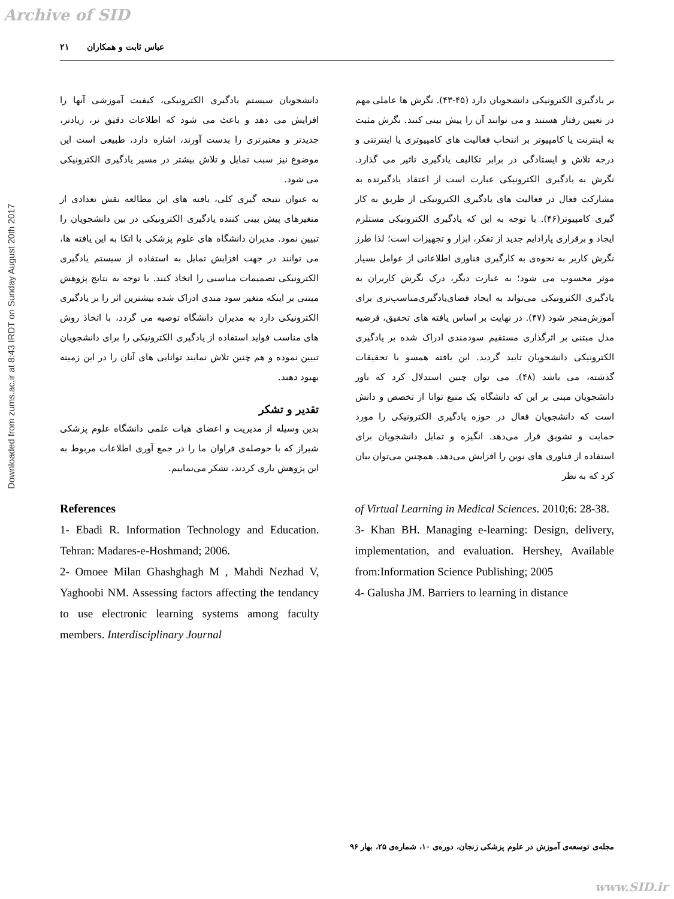Archive of SID
عباس ثابت و همکاران ۲۱
Downloaded from zums.ac.ir at 8:43 IRDT on Sunday August 20th 2017
بر یادگیری الکترونیکی دانشجویان دارد (۴۵-۴۳). نگرش ها عاملی مهم در تعیین رفتار هستند و می توانند آن را پیش بینی کنند. نگرش مثبت به اینترنت یا کامپیوتر بر انتخاب فعالیت های کامپیوتری یا اینترنتی و درجه تلاش و ایستادگی در برابر تکالیف یادگیری تاثیر می گذارد. نگرش به یادگیری الکترونیکی عبارت است از اعتقاد یادگیرنده به مشارکت فعال در فعالیت های یادگیری الکترونیکی از طریق به کار گیری کامپیوتر(۴۶). با توجه به این که یادگیری الکترونیکی مستلزم ایجاد و برقراری پارادایم جدید از تفکر، ابزار و تجهیزات است؛ لذا طرز نگرش کاربر به نحوه‌ی به کارگیری فناوری اطلاعاتی از عوامل بسیار موثر محسوب می شود؛ به عبارت دیگر، درک نگرش کاربران به یادگیری الکترونیکی می‌تواند به ایجاد فضای‌یادگیری‌مناسب‌تری برای آموزش‌منجر شود (۴۷). در نهایت بر اساس یافته های تحقیق، فرضیه مدل مبتنی بر اثرگذاری مستقیم سودمندی ادراک شده بر یادگیری الکترونیکی دانشجویان تایید گردید. این یافته همسو با تحقیقات گذشته، می باشد (۴۸). می توان چنین استدلال کرد که باور دانشجویان مبنی بر این که دانشگاه یک منبع توانا از تخصص و دانش است که دانشجویان فعال در حوزه یادگیری الکترونیکی را مورد حمایت و تشویق قرار می‌دهد. انگیزه و تمایل دانشجویان برای استفاده از فناوری های نوین را افزایش می‌دهد. همچنین می‌توان بیان کرد که به نظر
دانشجویان سیستم یادگیری الکترونیکی، کیفیت آموزشی آنها را افزایش می دهد و باعث می شود که اطلاعات دقیق تر، زیادتر، جدیدتر و معتبرتری را بدست آورند، اشاره دارد، طبیعی است این موضوع نیز سبب تمایل و تلاش بیشتر در مسیر یادگیری الکترونیکی می شود.
به عنوان نتیجه گیری کلی، یافته های این مطالعه نقش تعدادی از متغیرهای پیش بینی کننده یادگیری الکترونیکی در بین دانشجویان را تبیین نمود. مدیران دانشگاه های علوم پزشکی با اتکا به این یافته ها، می توانند در جهت افزایش تمایل به استفاده از سیستم یادگیری الکترونیکی تصمیمات مناسبی را اتخاذ کنند. با توجه به نتایج پژوهش مبتنی بر اینکه متغیر سود مندی ادراک شده بیشترین اثر را بر یادگیری الکترونیکی دارد به مدیران دانشگاه توصیه می گردد، با اتخاذ روش های مناسب فواید استفاده از یادگیری الکترونیکی را برای دانشجویان تبیین نموده و هم چنین تلاش نمایند توانایی های آنان را در این زمینه بهبود دهند.
تقدیر و تشکر
بدین وسیله از مدیریت و اعضای هیات علمی دانشگاه علوم پزشکی شیراز که با حوصله‌ی فراوان ما را در جمع آوری اطلاعات مربوط به این پژوهش یاری کردند، تشکر می‌نماییم.
References
1- Ebadi R. Information Technology and Education. Tehran: Madares-e-Hoshmand; 2006.
2- Omoee Milan Ghashghagh M , Mahdi Nezhad V, Yaghoobi NM. Assessing factors affecting the tendancy to use electronic learning systems among faculty members. Interdisciplinary Journal
of Virtual Learning in Medical Sciences. 2010;6: 28-38.
3- Khan BH. Managing e-learning: Design, delivery, implementation, and evaluation. Hershey, Available from:Information Science Publishing; 2005
4- Galusha JM. Barriers to learning in distance
مجله‌ی توسعه‌ی آموزش در علوم پزشکی زنجان، دوره‌ی ۱۰، شماره‌ی ۲۵، بهار ۹۶
www.SID.ir